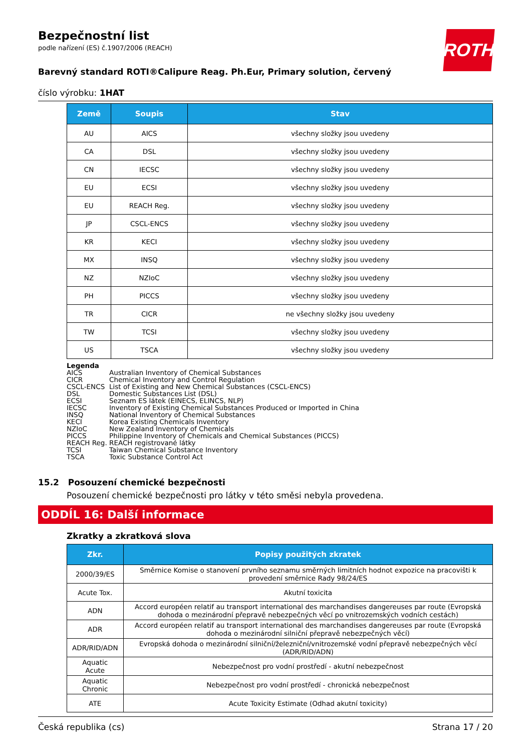ROTH
Bezpečnostní list
podle nařízení (ES) č.1907/2006 (REACH)
Barevný standard ROTI®Calipure Reag. Ph.Eur, Primary solution, červený
číslo výrobku: 1HAT
| Země | Soupis | Stav |
| --- | --- | --- |
| AU | AICS | všechny složky jsou uvedeny |
| CA | DSL | všechny složky jsou uvedeny |
| CN | IECSC | všechny složky jsou uvedeny |
| EU | ECSI | všechny složky jsou uvedeny |
| EU | REACH Reg. | všechny složky jsou uvedeny |
| JP | CSCL-ENCS | všechny složky jsou uvedeny |
| KR | KECI | všechny složky jsou uvedeny |
| MX | INSQ | všechny složky jsou uvedeny |
| NZ | NZIoC | všechny složky jsou uvedeny |
| PH | PICCS | všechny složky jsou uvedeny |
| TR | CICR | ne všechny složky jsou uvedeny |
| TW | TCSI | všechny složky jsou uvedeny |
| US | TSCA | všechny složky jsou uvedeny |
Legenda
AICS Australian Inventory of Chemical Substances
CICR Chemical Inventory and Control Regulation
CSCL-ENCS List of Existing and New Chemical Substances (CSCL-ENCS)
DSL Domestic Substances List (DSL)
ECSI Seznam ES látek (EINECS, ELINCS, NLP)
IECSC Inventory of Existing Chemical Substances Produced or Imported in China
INSQ National Inventory of Chemical Substances
KECI Korea Existing Chemicals Inventory
NZIoC New Zealand Inventory of Chemicals
PICCS Philippine Inventory of Chemicals and Chemical Substances (PICCS)
REACH Reg. REACH registrované látky
TCSI Taiwan Chemical Substance Inventory
TSCA Toxic Substance Control Act
15.2 Posouzení chemické bezpečnosti
Posouzení chemické bezpečnosti pro látky v této směsi nebyla provedena.
ODDÍL 16: Další informace
Zkratky a zkratková slova
| Zkr. | Popisy použitých zkratek |
| --- | --- |
| 2000/39/ES | Směrnice Komise o stanovení prvního seznamu směrných limitních hodnot expozice na pracovišti k provedení směrnice Rady 98/24/ES |
| Acute Tox. | Akutní toxicita |
| ADN | Accord européen relatif au transport international des marchandises dangereuses par route (Evropská dohoda o mezinárodní přepravě nebezpečných věcí po vnitrozemských vodních cestách) |
| ADR | Accord européen relatif au transport international des marchandises dangereuses par route (Evropská dohoda o mezinárodní silniční přepravě nebezpečných věcí) |
| ADR/RID/ADN | Evropská dohoda o mezinárodní silniční/železniční/vnitrozemské vodní přepravě nebezpečných věcí (ADR/RID/ADN) |
| Aquatic Acute | Nebezpečnost pro vodní prostředí - akutní nebezpečnost |
| Aquatic Chronic | Nebezpečnost pro vodní prostředí - chronická nebezpečnost |
| ATE | Acute Toxicity Estimate (Odhad akutní toxicity) |
Česká republika (cs) Strana 17 / 20